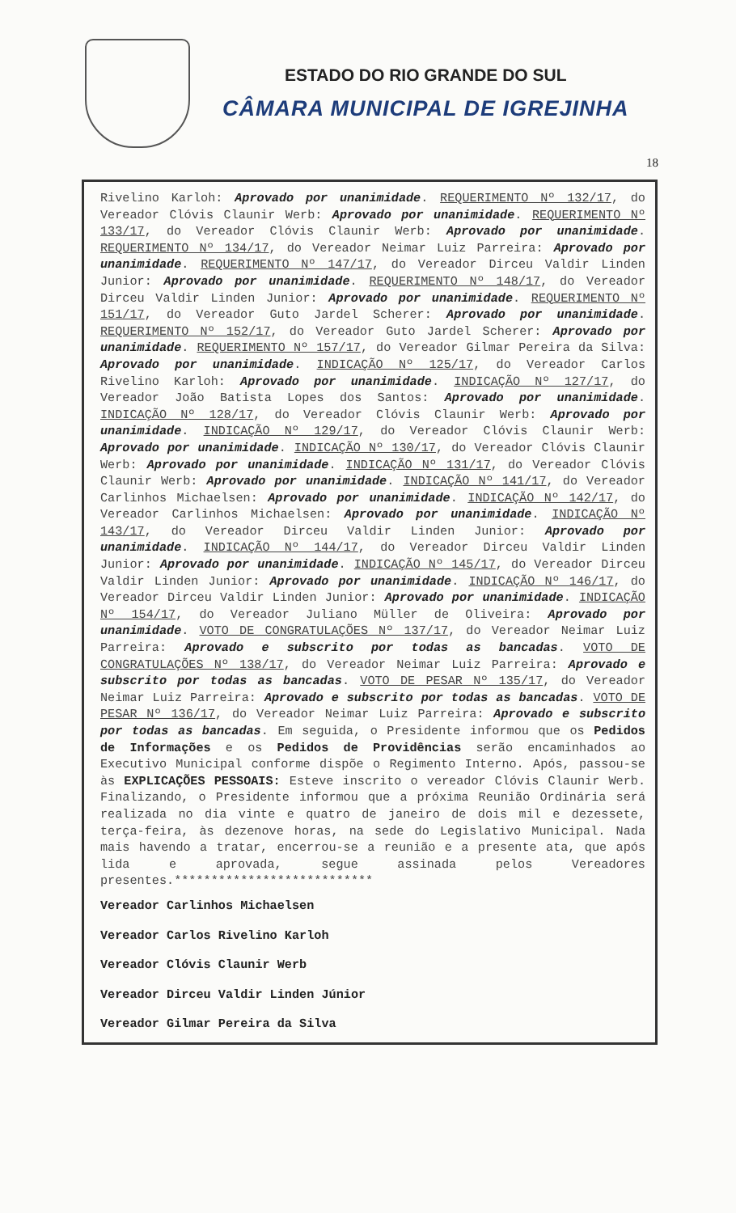ESTADO DO RIO GRANDE DO SUL
CÂMARA MUNICIPAL DE IGREJINHA
18
Rivelino Karloh: Aprovado por unanimidade. REQUERIMENTO Nº 132/17, do Vereador Clóvis Claunir Werb: Aprovado por unanimidade. REQUERIMENTO Nº 133/17, do Vereador Clóvis Claunir Werb: Aprovado por unanimidade. REQUERIMENTO Nº 134/17, do Vereador Neimar Luiz Parreira: Aprovado por unanimidade. REQUERIMENTO Nº 147/17, do Vereador Dirceu Valdir Linden Junior: Aprovado por unanimidade. REQUERIMENTO Nº 148/17, do Vereador Dirceu Valdir Linden Junior: Aprovado por unanimidade. REQUERIMENTO Nº 151/17, do Vereador Guto Jardel Scherer: Aprovado por unanimidade. REQUERIMENTO Nº 152/17, do Vereador Guto Jardel Scherer: Aprovado por unanimidade. REQUERIMENTO Nº 157/17, do Vereador Gilmar Pereira da Silva: Aprovado por unanimidade. INDICAÇÃO Nº 125/17, do Vereador Carlos Rivelino Karloh: Aprovado por unanimidade. INDICAÇÃO Nº 127/17, do Vereador João Batista Lopes dos Santos: Aprovado por unanimidade. INDICAÇÃO Nº 128/17, do Vereador Clóvis Claunir Werb: Aprovado por unanimidade. INDICAÇÃO Nº 129/17, do Vereador Clóvis Claunir Werb: Aprovado por unanimidade. INDICAÇÃO Nº 130/17, do Vereador Clóvis Claunir Werb: Aprovado por unanimidade. INDICAÇÃO Nº 131/17, do Vereador Clóvis Claunir Werb: Aprovado por unanimidade. INDICAÇÃO Nº 141/17, do Vereador Carlinhos Michaelsen: Aprovado por unanimidade. INDICAÇÃO Nº 142/17, do Vereador Carlinhos Michaelsen: Aprovado por unanimidade. INDICAÇÃO Nº 143/17, do Vereador Dirceu Valdir Linden Junior: Aprovado por unanimidade. INDICAÇÃO Nº 144/17, do Vereador Dirceu Valdir Linden Junior: Aprovado por unanimidade. INDICAÇÃO Nº 145/17, do Vereador Dirceu Valdir Linden Junior: Aprovado por unanimidade. INDICAÇÃO Nº 146/17, do Vereador Dirceu Valdir Linden Junior: Aprovado por unanimidade. INDICAÇÃO Nº 154/17, do Vereador Juliano Müller de Oliveira: Aprovado por unanimidade. VOTO DE CONGRATULAÇÕES Nº 137/17, do Vereador Neimar Luiz Parreira: Aprovado e subscrito por todas as bancadas. VOTO DE CONGRATULAÇÕES Nº 138/17, do Vereador Neimar Luiz Parreira: Aprovado e subscrito por todas as bancadas. VOTO DE PESAR Nº 135/17, do Vereador Neimar Luiz Parreira: Aprovado e subscrito por todas as bancadas. VOTO DE PESAR Nº 136/17, do Vereador Neimar Luiz Parreira: Aprovado e subscrito por todas as bancadas. Em seguida, o Presidente informou que os Pedidos de Informações e os Pedidos de Providências serão encaminhados ao Executivo Municipal conforme dispõe o Regimento Interno. Após, passou-se às EXPLICAÇÕES PESSOAIS: Esteve inscrito o vereador Clóvis Claunir Werb. Finalizando, o Presidente informou que a próxima Reunião Ordinária será realizada no dia vinte e quatro de janeiro de dois mil e dezessete, terça-feira, às dezenove horas, na sede do Legislativo Municipal. Nada mais havendo a tratar, encerrou-se a reunião e a presente ata, que após lida e aprovada, segue assinada pelos Vereadores presentes.***************************
Vereador Carlinhos Michaelsen
Vereador Carlos Rivelino Karloh
Vereador Clóvis Claunir Werb
Vereador Dirceu Valdir Linden Júnior
Vereador Gilmar Pereira da Silva